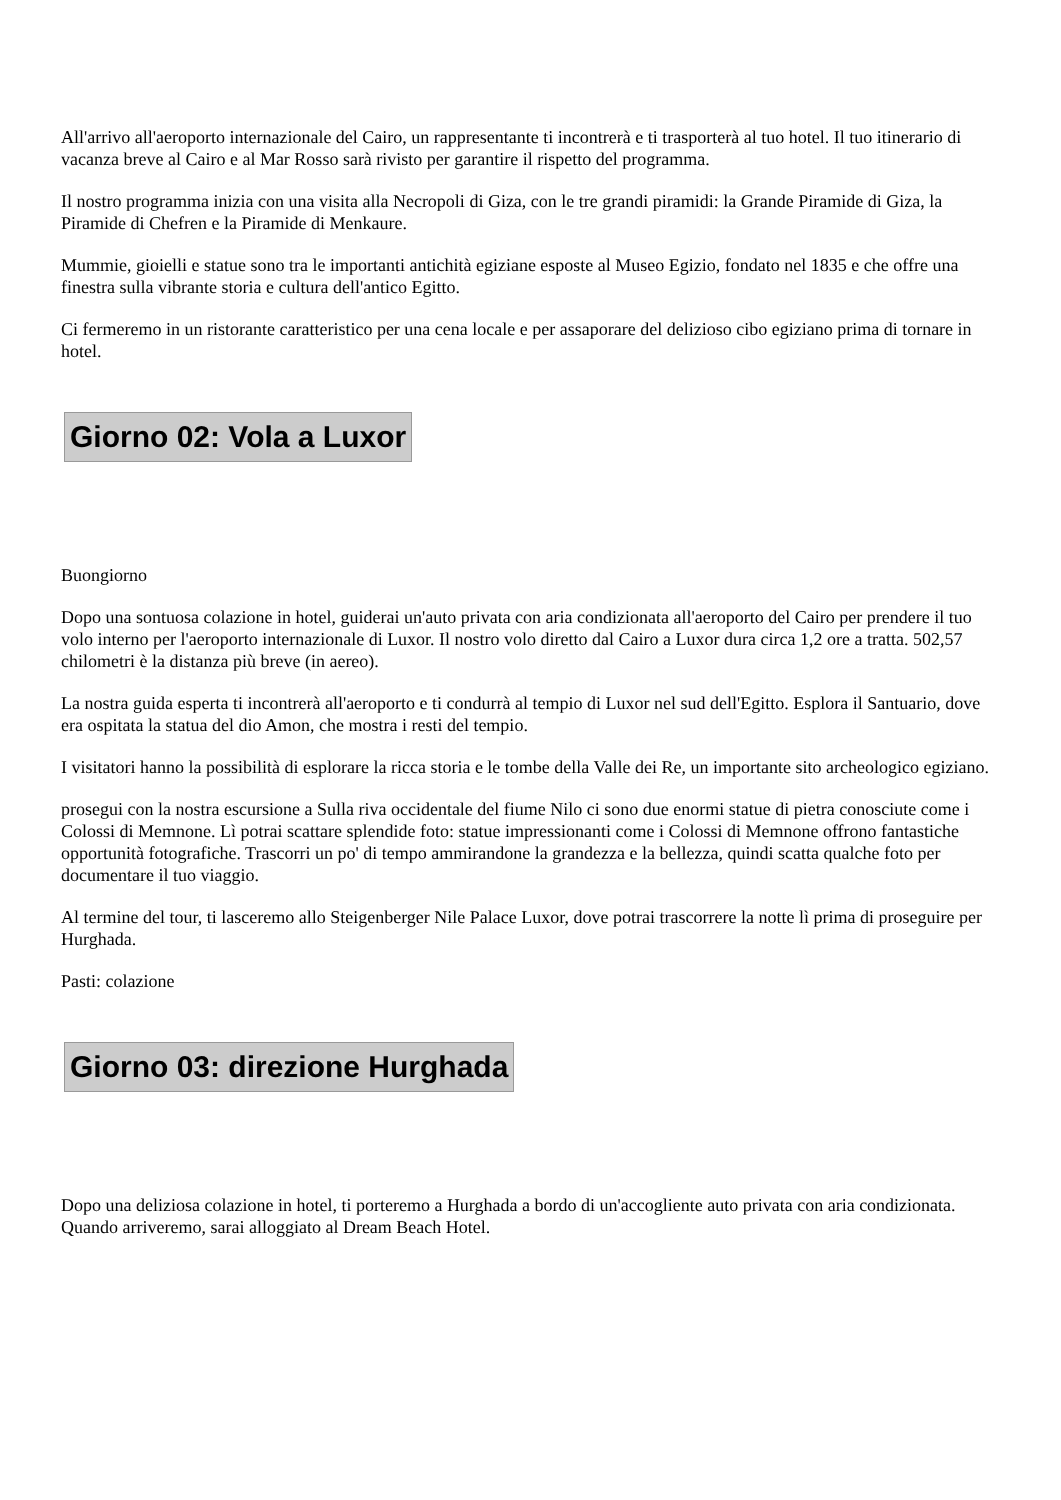All'arrivo all'aeroporto internazionale del Cairo, un rappresentante ti incontrerà e ti trasporterà al tuo hotel. Il tuo itinerario di vacanza breve al Cairo e al Mar Rosso sarà rivisto per garantire il rispetto del programma.
Il nostro programma inizia con una visita alla Necropoli di Giza, con le tre grandi piramidi: la Grande Piramide di Giza, la Piramide di Chefren e la Piramide di Menkaure.
Mummie, gioielli e statue sono tra le importanti antichità egiziane esposte al Museo Egizio, fondato nel 1835 e che offre una finestra sulla vibrante storia e cultura dell'antico Egitto.
Ci fermeremo in un ristorante caratteristico per una cena locale e per assaporare del delizioso cibo egiziano prima di tornare in hotel.
Giorno 02: Vola a Luxor
Buongiorno
Dopo una sontuosa colazione in hotel, guiderai un'auto privata con aria condizionata all'aeroporto del Cairo per prendere il tuo volo interno per l'aeroporto internazionale di Luxor. Il nostro volo diretto dal Cairo a Luxor dura circa 1,2 ore a tratta. 502,57 chilometri è la distanza più breve (in aereo).
La nostra guida esperta ti incontrerà all'aeroporto e ti condurrà al tempio di Luxor nel sud dell'Egitto. Esplora il Santuario, dove era ospitata la statua del dio Amon, che mostra i resti del tempio.
I visitatori hanno la possibilità di esplorare la ricca storia e le tombe della Valle dei Re, un importante sito archeologico egiziano.
prosegui con la nostra escursione a Sulla riva occidentale del fiume Nilo ci sono due enormi statue di pietra conosciute come i Colossi di Memnone. Lì potrai scattare splendide foto: statue impressionanti come i Colossi di Memnone offrono fantastiche opportunità fotografiche. Trascorri un po' di tempo ammirandone la grandezza e la bellezza, quindi scatta qualche foto per documentare il tuo viaggio.
Al termine del tour, ti lasceremo allo Steigenberger Nile Palace Luxor, dove potrai trascorrere la notte lì prima di proseguire per Hurghada.
Pasti: colazione
Giorno 03: direzione Hurghada
Dopo una deliziosa colazione in hotel, ti porteremo a Hurghada a bordo di un'accogliente auto privata con aria condizionata. Quando arriveremo, sarai alloggiato al Dream Beach Hotel.